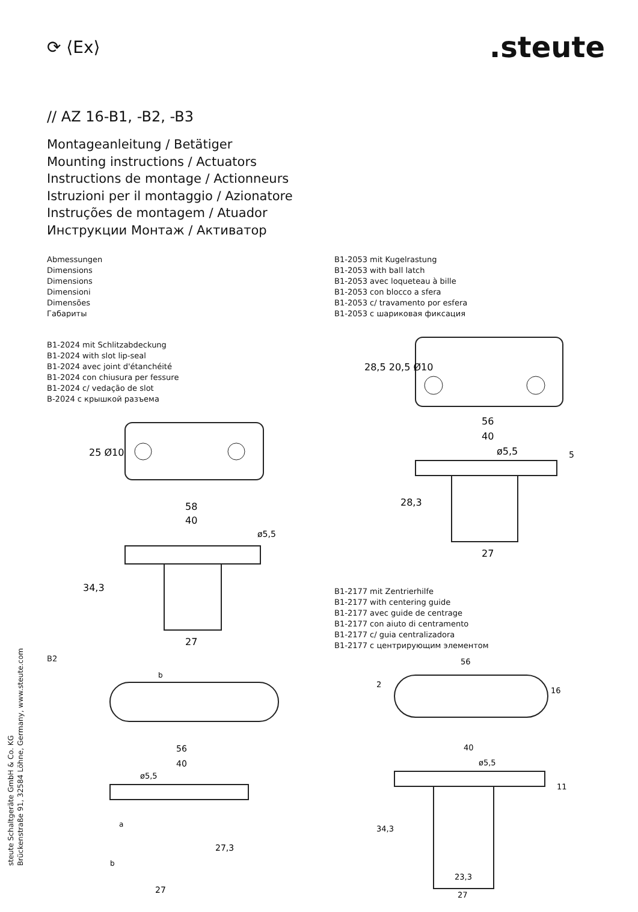⟳ ⟨Ex⟩
.steute
// AZ 16-B1, -B2, -B3
Montageanleitung / Betätiger
Mounting instructions / Actuators
Instructions de montage / Actionneurs
Istruzioni per il montaggio / Azionatore
Instruções de montagem / Atuador
Инструкции Монтаж / Активатор
Abmessungen
Dimensions
Dimensions
Dimensioni
Dimensões
Габариты
B1-2024 mit Schlitzabdeckung
B1-2024 with slot lip-seal
B1-2024 avec joint d'étanchéité
B1-2024 con chiusura per fessure
B1-2024 c/ vedação de slot
B-2024 с крышкой разъема
58
40
ø5,5
34,3
27
25 Ø10
B2
56
40
ø5,5
27
27,3
b
a
b
B1-2053 mit Kugelrastung
B1-2053 with ball latch
B1-2053 avec loqueteau à bille
B1-2053 con blocco a sfera
B1-2053 c/ travamento por esfera
B1-2053 с шариковая фиксация
56
40
ø5,5
28,3
27
28,5 20,5 Ø10
5
B1-2177 mit Zentrierhilfe
B1-2177 with centering guide
B1-2177 avec guide de centrage
B1-2177 con aiuto di centramento
B1-2177 c/ guia centralizadora
B1-2177 с центрирующим элементом
56
2
40
ø5,5
34,3
23,3
27
16
11
steute Schaltgeräte GmbH & Co. KG
Brückenstraße 91, 32584 Löhne, Germany, www.steute.com